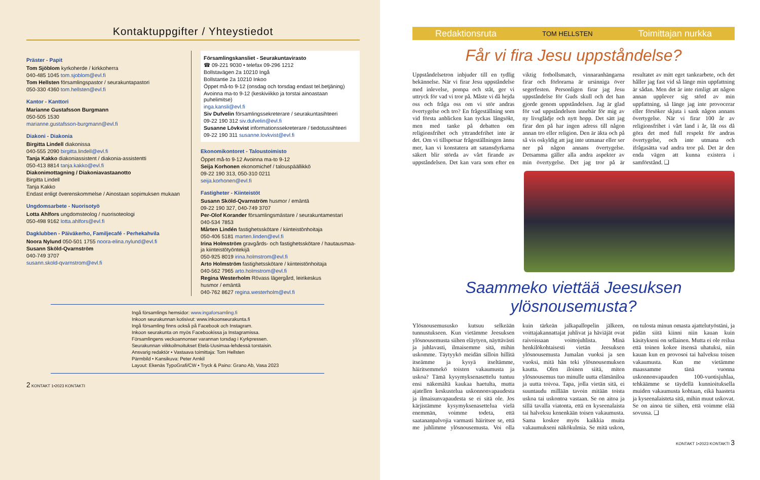Kontaktuppgifter / Yhteystiedot
Präster - Papit
Tom Sjöblom kyrkoherde / kirkkoherra
040-485 1045 tom.sjoblom@evl.fi
Tom Hellsten församlingspastor / seurakuntapastori
050-330 4360 tom.hellsten@evl.fi
Kantor - Kanttori
Marianne Gustafsson Burgmann
050-505 1530
marianne.gustafsson-burgmann@evl.fi
Diakoni - Diakonia
Birgitta Lindell diakonissa
040-555 2090 birgitta.lindell@evl.fi
Tanja Kakko diakoniassistent / diakonia-assistentti
050-413 8814 tanja.kakko@evl.fi
Diakonimottagning / Diakoniavastaanotto
Birgitta Lindell
Tanja Kakko
Endast enligt överenskommelse / Ainostaan sopimuksen mukaan
Ungdomsarbete - Nuorisotyö
Lotta Ahlfors ungdomsteolog / nuorisoteologi
050-498 9162 lotta.ahlfors@evl.fi
Dagklubben - Päiväkerho, Familjecafé - Perhekahvila
Noora Nylund 050-501 1755 noora-elina.nylund@evl.fi
Susann Sköld-Qvarnström
040-749 3707
susann.skold-qvarnstrom@evl.fi
Församlingskansliet - Seurakuntavirasto
☎ 09-221 9030 • telefax 09-296 1212
Bollstavägen 2a 10210 Ingå
Bollstantie 2a 10210 Inkoo
Öppet må-to 9-12 (onsdag och torsdag endast tel.betjäning)
Avoinna ma-to 9-12 (keskiviikko ja torstai ainoastaan puhelimitse)
inga.kansli@evl.fi
Siv Dufvelin församlingssekreterare / seurakuntasihteeri
09-22 190 312 siv.dufvelin@evl.fi
Susanne Lövkvist informationssekreterare / tiedotussihteeri
09-22 190 311 susanne.lovkvist@evl.fi
Ekonomikontoret - Taloustoimisto
Öppet må-to 9-12 Avoinna ma-to 9-12
Seija Korhonen ekonomichef / talouspäällikkö
09-22 190 313, 050-310 0211
seija.korhonen@evl.fi
Fastigheter - Kiinteistöt
Susann Sköld-Qvarnström husmor / emäntä
09-22 190 327, 040-749 3707
Per-Olof Korander församlingsmästare / seurakuntamestari
040-534 7853
Mårten Lindén fastighetsskötare / kiinteistönhoitaja
050-406 5181 marten.linden@evl.fi
Irina Holmström gravgårds- och fastighetsskötare / hautausmaa- ja kiinteistötyöntekijä
050-925 8019 irina.holmstrom@evl.fi
Arto Holmström fastighetsskötare / kiinteistönhoitaja
040-562 7965 arto.holmstrom@evl.fi
Regina Westerholm Rövass lägergård, leirikeskus
husmor / emäntä
040-762 8627 regina.westerholm@evl.fi
Ingå församlings hemsidor: www.ingaforsamling.fi
Inkoon seurakunnan kotisivut: www.inkoonseurakunta.fi
Ingå församling finns också på Facebook och Instagram.
Inkoon seurakunta on myös Facebookissa ja Instagramissa.
Församlingens veckoannonser varannan torsdag i Kyrkpressen.
Seurakunnan viikkoilmoitukset Etelä-Uusimaa-lehdessä torstaisin.
Ansvarig redaktör • Vastaava toimittaja: Tom Hellsten
Pärmbild • Kansikuva: Peter Arnkil
Layout: Ekenäs TypoGrafi/CW • Tryck & Paino: Grano Ab, Vasa 2023
2 KONTAKT 1•2023 KONTAKTI
Redaktionsruta TOM HELLSTEN Toimittajan nurkka
Får vi fira Jesu uppståndelse?
Uppståndelsetron inbjuder till en tydlig bekännelse. När vi firar Jesu uppståndelse med inlevelse, pompa och ståt, ger vi uttryck för vad vi tror på. Måste vi då hejda oss och fråga oss om vi stör andras övertygelse och tro? En frågeställning som vid första anblicken kan tyckas långsökt, men med tanke på debatten om religionsfrihet och yttrandefrihet inte är det. Om vi tillspetsar frågeställningen ännu mer, kan vi konstatera att satansdyrkarna säkert blir störda av vårt firande av uppståndelsen. Det kan vara som efter en viktig fotbollsmatch, vinnaranhängarna firar och förlorarna är ursinniga över segerfesten. Personligen firar jag Jesu uppståndelse för Guds skull och det han gjorde genom uppståndelsen. Jag är glad för vad uppståndelsen innebär för mig av ny livsglädje och nytt hopp. Det sätt jag firar den på har ingen adress till någon annan tro eller religion. Den är äkta och på så vis oskyldig att jag inte utmanar eller ser ner på någon annans övertygelse. Detsamma gäller alla andra aspekter av min övertygelse. Det jag tror på är resultatet av mitt eget tankearbete, och det håller jag fast vid så länge min uppfattning är sådan. Men det är inte rimligt att någon annan upplever sig störd av min uppfattning, så länge jag inte provocerar eller försöker skjuta i sank någon annans övertygelse. När vi firar 100 år av religionsfrihet i vårt land i år, låt oss då göra det med full respekt för andras övertygelse, och inte utmana och ifrågasätta vad andra tror på. Det är den enda vägen att kunna existera i samförstånd. ❑
Saammeko viettää Jeesuksen ylösnousemusta?
Ylösnousemususko kutsuu selkeään tunnustukseen. Kun vietämme Jeesuksen ylösnousemusta siihen eläytyen, näyttävästi ja juhlavasti, ilmaisemme sitä, mihin uskomme. Täytyykö meidän silloin hillitä itseämme ja kysyä itseltämme, häiritsemmekö toisten vakaumusta ja uskoa? Tämä kysymyksenasettelu tuntuu ensi näkemältä kaukaa haetulta, mutta ajatellen keskustelua uskonnonvapaudesta ja ilmaisunvapaudesta se ei sitä ole. Jos kärjistämme kysymyksenasettelua vielä enemmän, voimme todeta, että saatananpalvojia varmasti häiritsee se, että me juhlimme ylösnousemusta. Voi olla kuin tärkeän jalkapallopelin jälkeen, voittajakannattajat juhlivat ja häviäjät ovat raivoissaan voittojuhlista. Minä henkilökohtaisesti vietän Jeesuksen ylösnousemusta Jumalan vuoksi ja sen vuoksi, mitä hän teki ylösnousemuksen kautta. Olen iloinen siitä, miten ylösnousemus tuo minulle uutta elämäniloa ja uutta toivoa. Tapa, jolla vietän sitä, ei suuntaudu millään tavoin mitään toista uskoa tai uskontoa vastaan. Se on aitoa ja sillä tavalla viatonta, että en kyseenalaista tai halveksu kenenkään toisen vakaumusta. Sama koskee myös kaikkia muita vakaumukseni näkökulmia. Se mitä uskon, on tulosta minun omasta ajattelutyöstäni, ja pidän siitä kiinni niin kauan kuin käsitykseni on sellainen. Mutta ei ole reilua että toinen kokee itsensä uhatuksi, niin kauan kun en provosoi tai halveksu toisen vakaumusta. Kun me vietämme maassamme tänä vuonna uskonnonvapauden 100-vuotisjuhlaa, tehkäämme se täydellä kunnioituksella muiden vakaumusta kohtaan, eikä haasteta ja kyseenalaisteta sitä, mihin muut uskovat. Se on ainoa tie siihen, että voimme elää sovussa. ❑
KONTAKT 1•2023 KONTAKTI 3